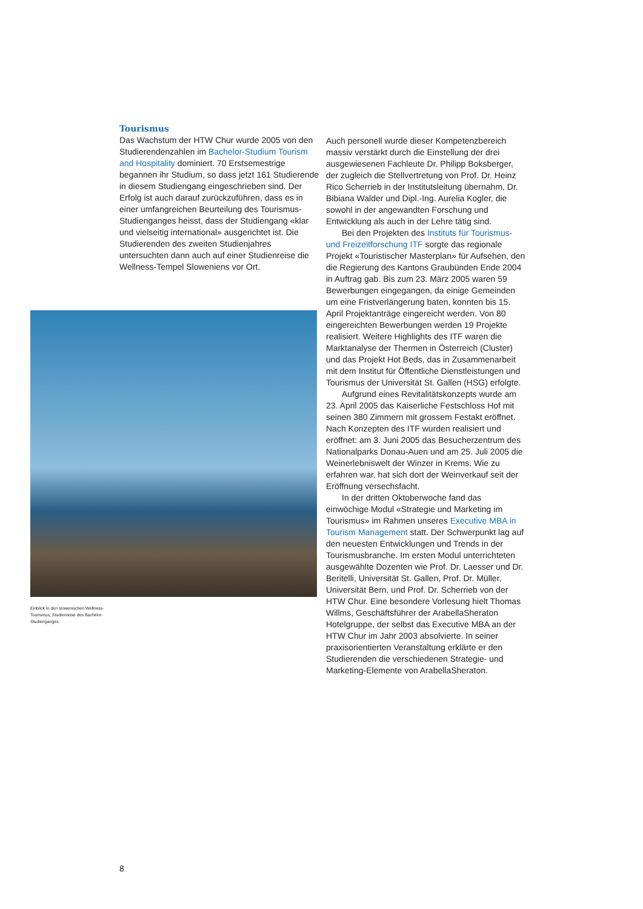Tourismus
Das Wachstum der HTW Chur wurde 2005 von den Studierendenzahlen im Bachelor-Studium Tourism and Hospitality dominiert. 70 Erstsemestrige begannen ihr Studium, so dass jetzt 161 Studierende in diesem Studiengang eingeschrieben sind. Der Erfolg ist auch darauf zurückzuführen, dass es in einer umfangreichen Beurteilung des Tourismus-Studienganges heisst, dass der Studiengang «klar und vielseitig international» ausgerichtet ist. Die Studierenden des zweiten Studienjahres untersuchten dann auch auf einer Studienreise die Wellness-Tempel Sloweniens vor Ort.
Auch personell wurde dieser Kompetenzbereich massiv verstärkt durch die Einstellung der drei ausgewiesenen Fachleute Dr. Philipp Boksberger, der zugleich die Stellvertretung von Prof. Dr. Heinz Rico Scherrieb in der Institutsleitung übernahm, Dr. Bibiana Walder und Dipl.-Ing. Aurelia Kogler, die sowohl in der angewandten Forschung und Entwicklung als auch in der Lehre tätig sind.
Bei den Projekten des Instituts für Tourismus- und Freizeitforschung ITF sorgte das regionale Projekt «Touristischer Masterplan» für Aufsehen, den die Regierung des Kantons Graubünden Ende 2004 in Auftrag gab. Bis zum 23. März 2005 waren 59 Bewerbungen eingegangen, da einige Gemeinden um eine Fristverlängerung baten, konnten bis 15. April Projektanträge eingereicht werden. Von 80 eingereichten Bewerbungen werden 19 Projekte realisiert. Weitere Highlights des ITF waren die Marktanalyse der Thermen in Österreich (Cluster) und das Projekt Hot Beds, das in Zusammenarbeit mit dem Institut für Öffentliche Dienstleistungen und Tourismus der Universität St. Gallen (HSG) erfolgte.
Aufgrund eines Revitalitätskonzepts wurde am 23. April 2005 das Kaiserliche Festschloss Hof mit seinen 380 Zimmern mit grossem Festakt eröffnet. Nach Konzepten des ITF wurden realisiert und eröffnet: am 3. Juni 2005 das Besucherzentrum des Nationalparks Donau-Auen und am 25. Juli 2005 die Weinerlebniswelt der Winzer in Krems. Wie zu erfahren war, hat sich dort der Weinverkauf seit der Eröffnung versechsfacht.
In der dritten Oktoberwoche fand das einwöchige Modul «Strategie und Marketing im Tourismus» im Rahmen unseres Executive MBA in Tourism Management statt. Der Schwerpunkt lag auf den neuesten Entwicklungen und Trends in der Tourismusbranche. Im ersten Modul unterrichteten ausgewählte Dozenten wie Prof. Dr. Laesser und Dr. Beritelli, Universität St. Gallen, Prof. Dr. Müller, Universität Bern, und Prof. Dr. Scherrieb von der HTW Chur. Eine besondere Vorlesung hielt Thomas Willms, Geschäftsführer der ArabellaSheraton Hotelgruppe, der selbst das Executive MBA an der HTW Chur im Jahr 2003 absolvierte. In seiner praxisorientierten Veranstaltung erklärte er den Studierenden die verschiedenen Strategie- und Marketing-Elemente von ArabellaSheraton.
Einblick in den slowenischen Wellness-Tourismus; Studienreise des Bachelor-Studienganges
8